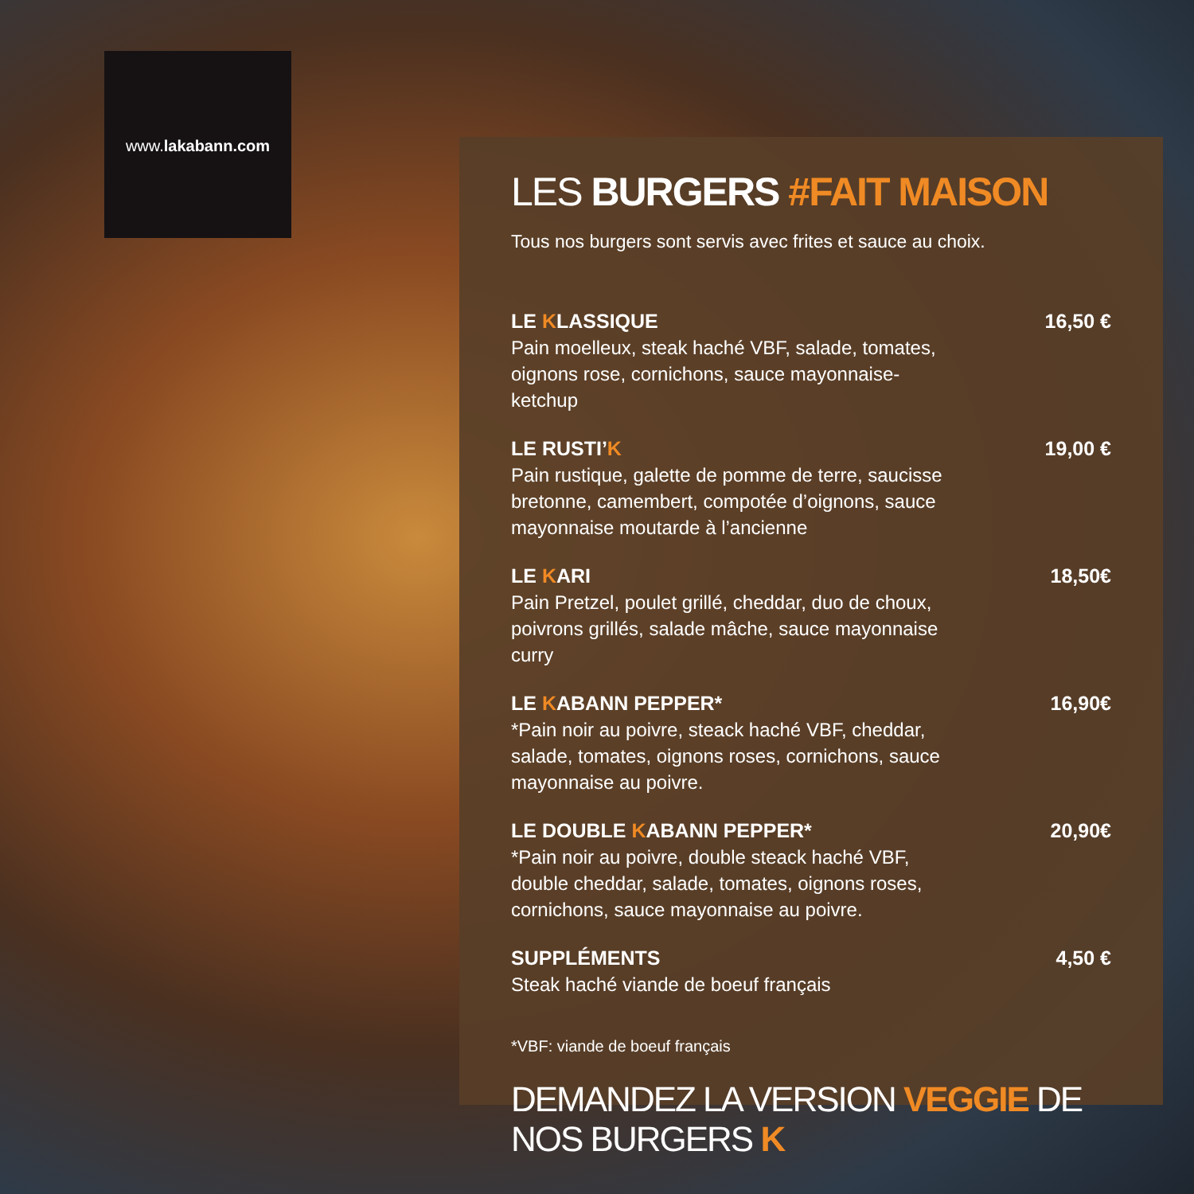www.lakabann.com
LES BURGERS #FAIT MAISON
Tous nos burgers sont servis avec frites et sauce au choix.
LE KLASSIQUE
Pain moelleux, steak haché VBF, salade, tomates, oignons rose, cornichons, sauce mayonnaise-ketchup
16,50 €
LE RUSTI’K
Pain rustique, galette de pomme de terre, saucisse bretonne, camembert, compotée d’oignons, sauce mayonnaise moutarde à l’ancienne
19,00 €
LE KARI
Pain Pretzel, poulet grillé, cheddar, duo de choux, poivrons grillés, salade mâche, sauce mayonnaise curry
18,50€
LE KABANN PEPPER*
*Pain noir au poivre, steack haché VBF, cheddar, salade, tomates, oignons roses, cornichons, sauce mayonnaise au poivre.
16,90€
LE DOUBLE KABANN PEPPER*
*Pain noir au poivre, double steack haché VBF, double cheddar, salade, tomates, oignons roses, cornichons, sauce mayonnaise au poivre.
20,90€
SUPPLÉMENTS
Steak haché viande de boeuf français
4,50 €
*VBF: viande de boeuf français
DEMANDEZ LA VERSION VEGGIE DE NOS BURGERS K